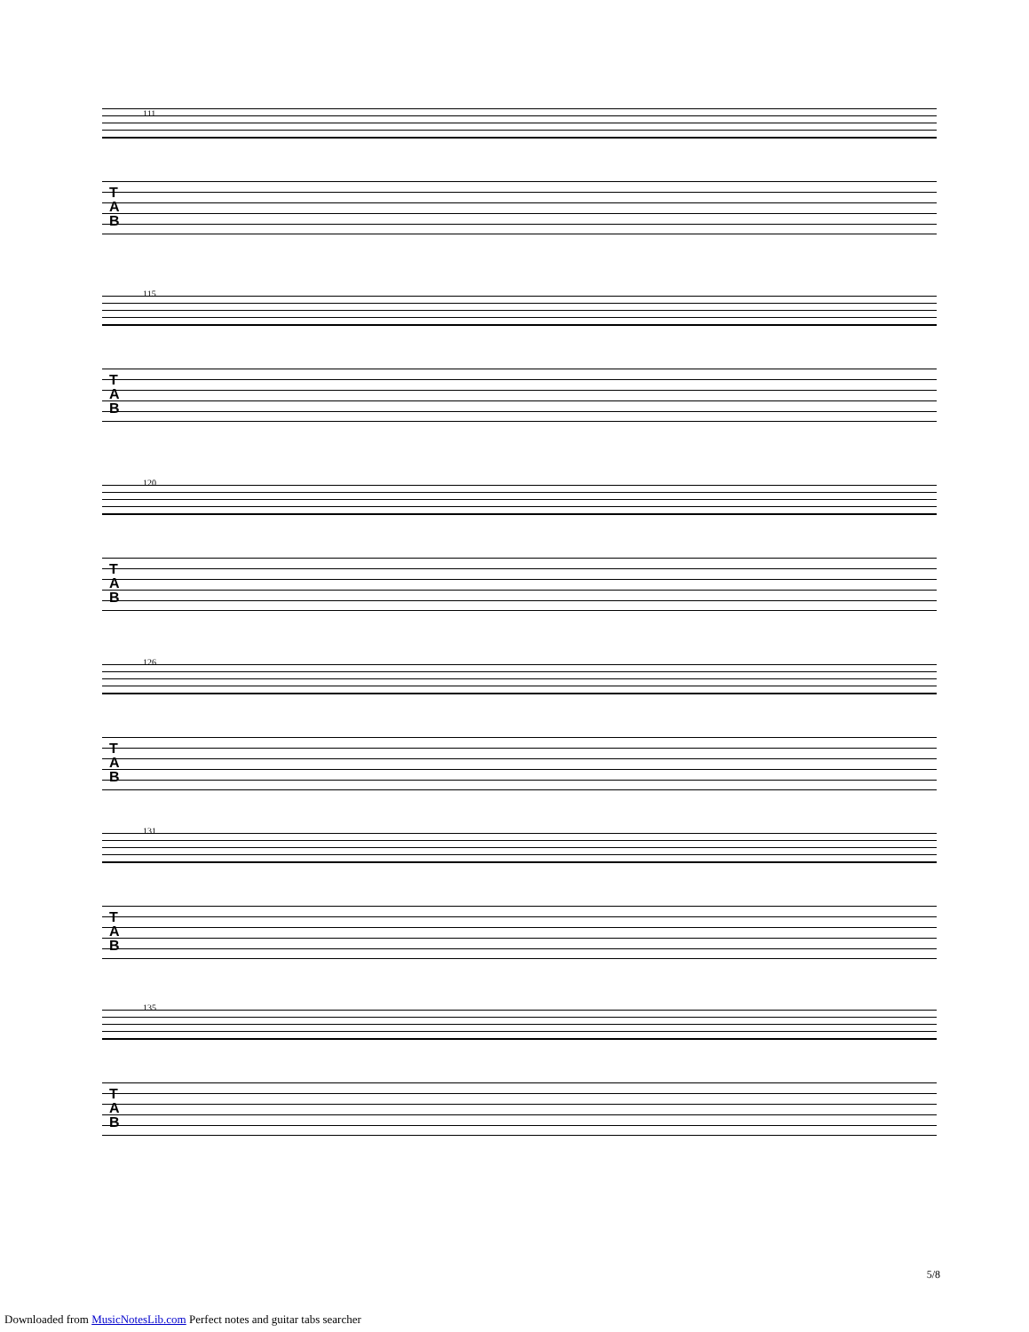111
T
A
B
115
T
A
B
120
T
A
B
126
T
A
B
131
T
A
B
135
T
A
B
5/8
Downloaded from MusicNotesLib.com Perfect notes and guitar tabs searcher